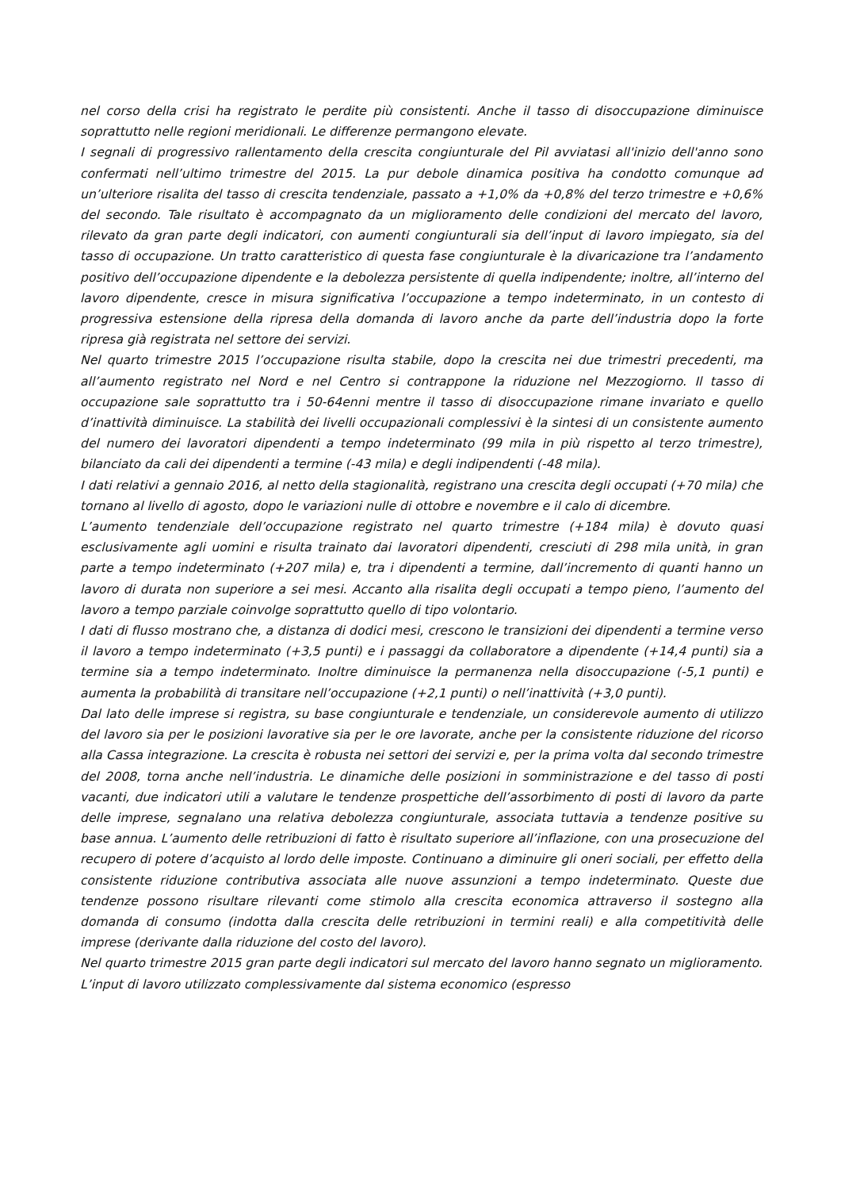nel corso della crisi ha registrato le perdite più consistenti. Anche il tasso di disoccupazione diminuisce soprattutto nelle regioni meridionali. Le differenze permangono elevate.
I segnali di progressivo rallentamento della crescita congiunturale del Pil avviatasi all'inizio dell'anno sono confermati nell’ultimo trimestre del 2015. La pur debole dinamica positiva ha condotto comunque ad un’ulteriore risalita del tasso di crescita tendenziale, passato a +1,0% da +0,8% del terzo trimestre e +0,6% del secondo. Tale risultato è accompagnato da un miglioramento delle condizioni del mercato del lavoro, rilevato da gran parte degli indicatori, con aumenti congiunturali sia dell’input di lavoro impiegato, sia del tasso di occupazione. Un tratto caratteristico di questa fase congiunturale è la divaricazione tra l’andamento positivo dell’occupazione dipendente e la debolezza persistente di quella indipendente; inoltre, all’interno del lavoro dipendente, cresce in misura significativa l’occupazione a tempo indeterminato, in un contesto di progressiva estensione della ripresa della domanda di lavoro anche da parte dell’industria dopo la forte ripresa già registrata nel settore dei servizi.
Nel quarto trimestre 2015 l’occupazione risulta stabile, dopo la crescita nei due trimestri precedenti, ma all’aumento registrato nel Nord e nel Centro si contrappone la riduzione nel Mezzogiorno. Il tasso di occupazione sale soprattutto tra i 50-64enni mentre il tasso di disoccupazione rimane invariato e quello d’inattività diminuisce. La stabilità dei livelli occupazionali complessivi è la sintesi di un consistente aumento del numero dei lavoratori dipendenti a tempo indeterminato (99 mila in più rispetto al terzo trimestre), bilanciato da cali dei dipendenti a termine (-43 mila) e degli indipendenti (-48 mila).
I dati relativi a gennaio 2016, al netto della stagionalità, registrano una crescita degli occupati (+70 mila) che tornano al livello di agosto, dopo le variazioni nulle di ottobre e novembre e il calo di dicembre.
L’aumento tendenziale dell’occupazione registrato nel quarto trimestre (+184 mila) è dovuto quasi esclusivamente agli uomini e risulta trainato dai lavoratori dipendenti, cresciuti di 298 mila unità, in gran parte a tempo indeterminato (+207 mila) e, tra i dipendenti a termine, dall’incremento di quanti hanno un lavoro di durata non superiore a sei mesi. Accanto alla risalita degli occupati a tempo pieno, l’aumento del lavoro a tempo parziale coinvolge soprattutto quello di tipo volontario.
I dati di flusso mostrano che, a distanza di dodici mesi, crescono le transizioni dei dipendenti a termine verso il lavoro a tempo indeterminato (+3,5 punti) e i passaggi da collaboratore a dipendente (+14,4 punti) sia a termine sia a tempo indeterminato. Inoltre diminuisce la permanenza nella disoccupazione (-5,1 punti) e aumenta la probabilità di transitare nell’occupazione (+2,1 punti) o nell’inattività (+3,0 punti).
Dal lato delle imprese si registra, su base congiunturale e tendenziale, un considerevole aumento di utilizzo del lavoro sia per le posizioni lavorative sia per le ore lavorate, anche per la consistente riduzione del ricorso alla Cassa integrazione. La crescita è robusta nei settori dei servizi e, per la prima volta dal secondo trimestre del 2008, torna anche nell’industria. Le dinamiche delle posizioni in somministrazione e del tasso di posti vacanti, due indicatori utili a valutare le tendenze prospettiche dell’assorbimento di posti di lavoro da parte delle imprese, segnalano una relativa debolezza congiunturale, associata tuttavia a tendenze positive su base annua. L’aumento delle retribuzioni di fatto è risultato superiore all’inflazione, con una prosecuzione del recupero di potere d’acquisto al lordo delle imposte. Continuano a diminuire gli oneri sociali, per effetto della consistente riduzione contributiva associata alle nuove assunzioni a tempo indeterminato. Queste due tendenze possono risultare rilevanti come stimolo alla crescita economica attraverso il sostegno alla domanda di consumo (indotta dalla crescita delle retribuzioni in termini reali) e alla competitività delle imprese (derivante dalla riduzione del costo del lavoro).
Nel quarto trimestre 2015 gran parte degli indicatori sul mercato del lavoro hanno segnato un miglioramento. L’input di lavoro utilizzato complessivamente dal sistema economico (espresso